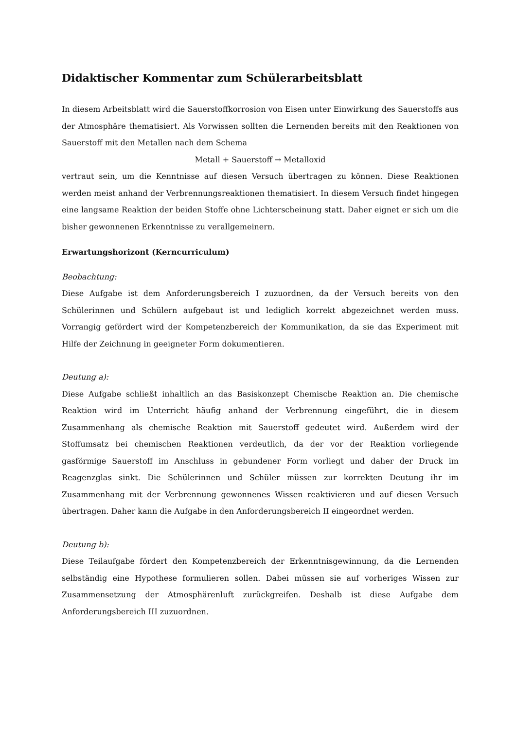Didaktischer Kommentar zum Schülerarbeitsblatt
In diesem Arbeitsblatt wird die Sauerstoffkorrosion von Eisen unter Einwirkung des Sauerstoffs aus der Atmosphäre thematisiert. Als Vorwissen sollten die Lernenden bereits mit den Reaktionen von Sauerstoff mit den Metallen nach dem Schema
Metall + Sauerstoff → Metalloxid
vertraut sein, um die Kenntnisse auf diesen Versuch übertragen zu können. Diese Reaktionen werden meist anhand der Verbrennungsreaktionen thematisiert. In diesem Versuch findet hingegen eine langsame Reaktion der beiden Stoffe ohne Lichterscheinung statt. Daher eignet er sich um die bisher gewonnenen Erkenntnisse zu verallgemeinern.
Erwartungshorizont (Kerncurriculum)
Beobachtung:
Diese Aufgabe ist dem Anforderungsbereich I zuzuordnen, da der Versuch bereits von den Schülerinnen und Schülern aufgebaut ist und lediglich korrekt abgezeichnet werden muss. Vorrangig gefördert wird der Kompetenzbereich der Kommunikation, da sie das Experiment mit Hilfe der Zeichnung in geeigneter Form dokumentieren.
Deutung a):
Diese Aufgabe schließt inhaltlich an das Basiskonzept Chemische Reaktion an. Die chemische Reaktion wird im Unterricht häufig anhand der Verbrennung eingeführt, die in diesem Zusammenhang als chemische Reaktion mit Sauerstoff gedeutet wird. Außerdem wird der Stoffumsatz bei chemischen Reaktionen verdeutlich, da der vor der Reaktion vorliegende gasförmige Sauerstoff im Anschluss in gebundener Form vorliegt und daher der Druck im Reagenzglas sinkt. Die Schülerinnen und Schüler müssen zur korrekten Deutung ihr im Zusammenhang mit der Verbrennung gewonnenes Wissen reaktivieren und auf diesen Versuch übertragen. Daher kann die Aufgabe in den Anforderungsbereich II eingeordnet werden.
Deutung b):
Diese Teilaufgabe fördert den Kompetenzbereich der Erkenntnisgewinnung, da die Lernenden selbständig eine Hypothese formulieren sollen. Dabei müssen sie auf vorheriges Wissen zur Zusammensetzung der Atmosphärenluft zurückgreifen. Deshalb ist diese Aufgabe dem Anforderungsbereich III zuzuordnen.